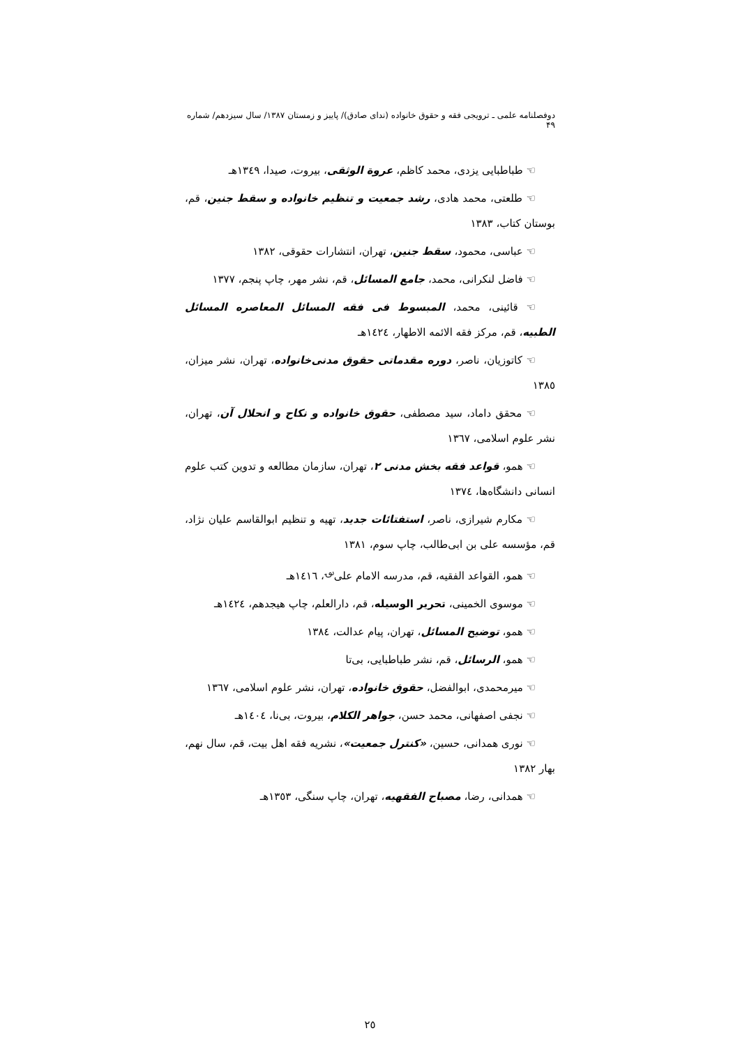دوفصلنامه علمی ـ ترویجی فقه و حقوق خانواده (ندای صادق)/ پاییز و زمستان ۱۳۸۷/ سال سیزدهم/ شماره ۴۹
☜ طباطبایی یزدی، محمد کاظم، عروة الوثقی، بیروت، صیدا، ١٣٤٩هـ
☜ طلعتی، محمد هادی، رشد جمعیت و تنظیم خانواده و سقط جنین، قم، بوستان کتاب، ١٣٨٣
☜ عباسی، محمود، سقط جنین، تهران، انتشارات حقوقی، ١٣٨٢
☜ فاضل لنکرانی، محمد، جامع المسائل، قم، نشر مهر، چاپ پنجم، ١٣٧٧
☜ قائینی، محمد، المبسوط فی فقه المسائل المعاصره المسائل الطبیه، قم، مرکز فقه الائمه الاطهار، ١٤٢٤هـ
☜ کاتوزیان، ناصر، دوره مقدماتی حقوق مدنی‌خانواده، تهران، نشر میزان، ١٣٨٥
☜ محقق داماد، سید مصطفی، حقوق خانواده و نکاح و انحلال آن، تهران، نشر علوم اسلامی، ١٣٦٧
☜ همو، قواعد فقه بخش مدنی ٢، تهران، سازمان مطالعه و تدوین کتب علوم انسانی دانشگاه‌ها، ١٣٧٤
☜ مکارم شیرازی، ناصر، استفتائات جدید، تهیه و تنظیم ابوالقاسم علیان نژاد، قم، مؤسسه علی بن ابی‌طالب، چاپ سوم، ١٣٨١
☜ همو، القواعد الفقیه، قم، مدرسه الامام علی<sup>؈</sup>، ١٤١٦هـ
☜ موسوی الخمینی، تحریر الوسیله، قم، دارالعلم، چاپ هیجدهم، ١٤٢٤هـ
☜ همو، توضیح المسائل، تهران، پیام عدالت، ١٣٨٤
☜ همو، الرسائل، قم، نشر طباطبایی، بی‌تا
☜ میرمحمدی، ابوالفضل، حقوق خانواده، تهران، نشر علوم اسلامی، ١٣٦٧
☜ نجفی اصفهانی، محمد حسن، جواهر الکلام، بیروت، بی‌نا، ١٤٠٤هـ
☜ نوری همدانی، حسین، «کنترل جمعیت»، نشریه فقه اهل بیت، قم، سال نهم، بهار ١٣٨٢
☜ همدانی، رضا، مصباح الفقهیه، تهران، چاپ سنگی، ١٣٥٣هـ
٢٥